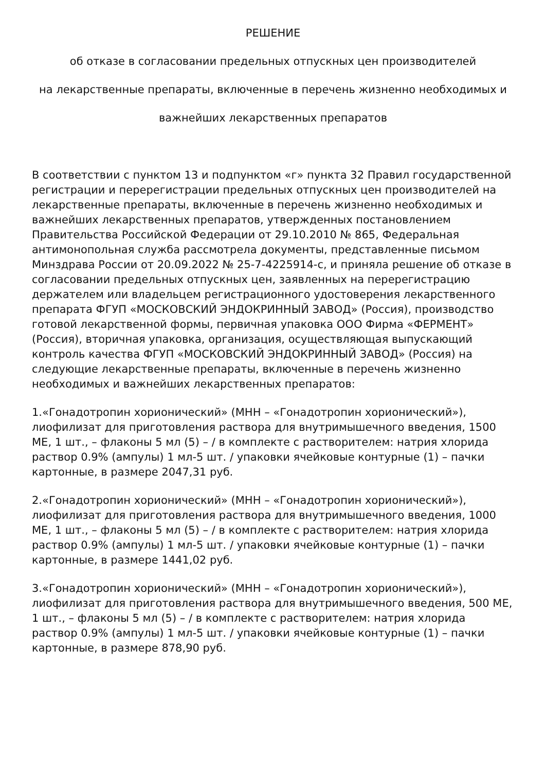РЕШЕНИЕ
об отказе в согласовании предельных отпускных цен производителей
на лекарственные препараты, включенные в перечень жизненно необходимых и
важнейших лекарственных препаратов
В соответствии с пунктом 13 и подпунктом «г» пункта 32 Правил государственной регистрации и перерегистрации предельных отпускных цен производителей на лекарственные препараты, включенные в перечень жизненно необходимых и важнейших лекарственных препаратов, утвержденных постановлением Правительства Российской Федерации от 29.10.2010 № 865, Федеральная антимонопольная служба рассмотрела документы, представленные письмом Минздрава России от 20.09.2022 № 25-7-4225914-с, и приняла решение об отказе в согласовании предельных отпускных цен, заявленных на перерегистрацию держателем или владельцем регистрационного удостоверения лекарственного препарата ФГУП «МОСКОВСКИЙ ЭНДОКРИННЫЙ ЗАВОД» (Россия), производство готовой лекарственной формы, первичная упаковка ООО Фирма «ФЕРМЕНТ» (Россия), вторичная упаковка, организация, осуществляющая выпускающий контроль качества ФГУП «МОСКОВСКИЙ ЭНДОКРИННЫЙ ЗАВОД» (Россия) на следующие лекарственные препараты, включенные в перечень жизненно необходимых и важнейших лекарственных препаратов:
1.«Гонадотропин хорионический» (МНН – «Гонадотропин хорионический»), лиофилизат для приготовления раствора для внутримышечного введения, 1500 МЕ, 1 шт., – флаконы 5 мл (5) – / в комплекте с растворителем: натрия хлорида раствор 0.9% (ампулы) 1 мл-5 шт. / упаковки ячейковые контурные (1) – пачки картонные, в размере 2047,31 руб.
2.«Гонадотропин хорионический» (МНН – «Гонадотропин хорионический»), лиофилизат для приготовления раствора для внутримышечного введения, 1000 МЕ, 1 шт., – флаконы 5 мл (5) – / в комплекте с растворителем: натрия хлорида раствор 0.9% (ампулы) 1 мл-5 шт. / упаковки ячейковые контурные (1) – пачки картонные, в размере 1441,02 руб.
3.«Гонадотропин хорионический» (МНН – «Гонадотропин хорионический»), лиофилизат для приготовления раствора для внутримышечного введения, 500 МЕ, 1 шт., – флаконы 5 мл (5) – / в комплекте с растворителем: натрия хлорида раствор 0.9% (ампулы) 1 мл-5 шт. / упаковки ячейковые контурные (1) – пачки картонные, в размере 878,90 руб.